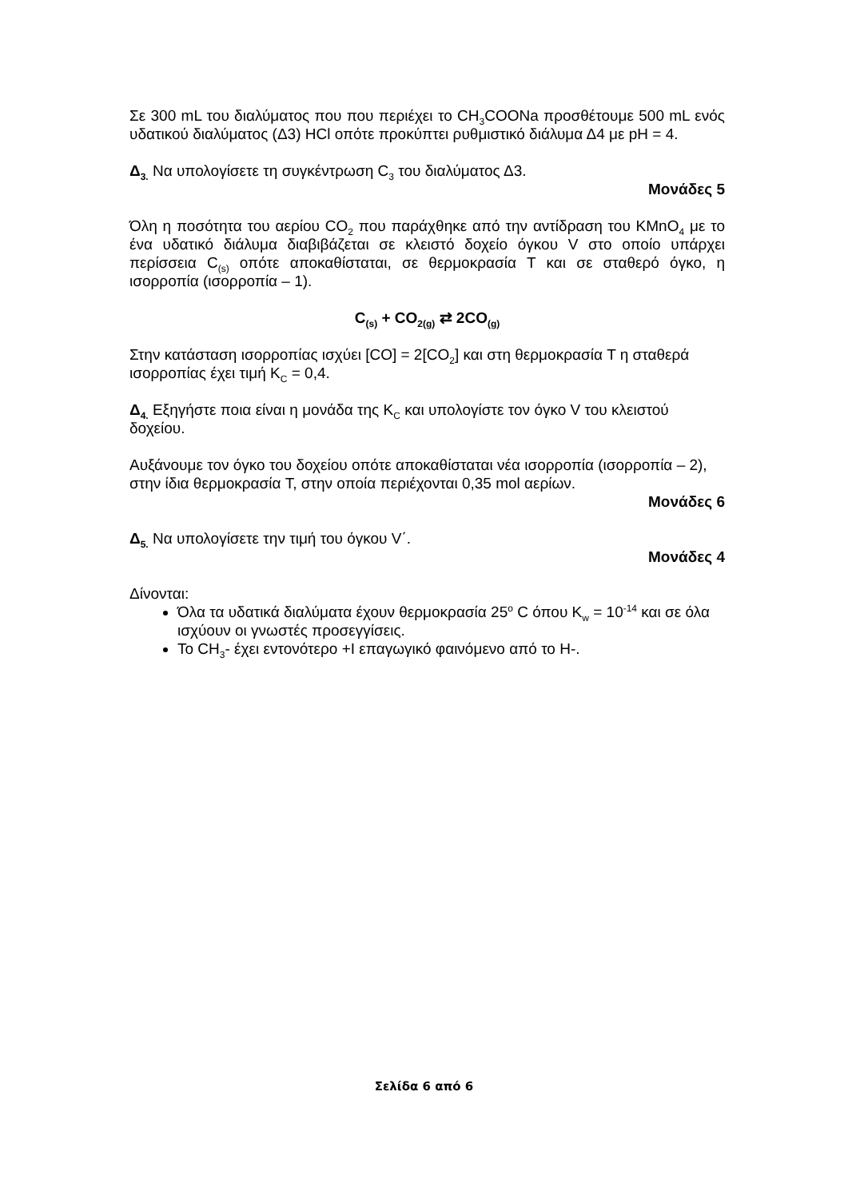Σε 300 mL του διαλύματος που που περιέχει το CH<sub>3</sub>COONa προσθέτουμε 500 mL ενός υδατικού διαλύματος (Δ3) HCl οπότε προκύπτει ρυθμιστικό διάλυμα Δ4 με pH = 4.
Δ<sub>3.</sub> Να υπολογίσετε τη συγκέντρωση C<sub>3</sub> του διαλύματος Δ3.
Μονάδες 5
Όλη η ποσότητα του αερίου CO<sub>2</sub> που παράχθηκε από την αντίδραση του KMnO<sub>4</sub> με το ένα υδατικό διάλυμα διαβιβάζεται σε κλειστό δοχείο όγκου V στο οποίο υπάρχει περίσσεια C<sub>(s)</sub> οπότε αποκαθίσταται, σε θερμοκρασία T και σε σταθερό όγκο, η ισορροπία (ισορροπία – 1).
C<sub>(s)</sub> + CO<sub>2(g)</sub> ⇄ 2CO<sub>(g)</sub>
Στην κατάσταση ισορροπίας ισχύει [CO] = 2[CO<sub>2</sub>] και στη θερμοκρασία T η σταθερά ισορροπίας έχει τιμή K<sub>C</sub> = 0,4.
Δ<sub>4.</sub> Εξηγήστε ποια είναι η μονάδα της K<sub>C</sub> και υπολογίστε τον όγκο V του κλειστού δοχείου.
Αυξάνουμε τον όγκο του δοχείου οπότε αποκαθίσταται νέα ισορροπία (ισορροπία – 2), στην ίδια θερμοκρασία T, στην οποία περιέχονται 0,35 mol αερίων.
Μονάδες 6
Δ<sub>5.</sub> Να υπολογίσετε την τιμή του όγκου V΄.
Μονάδες 4
Δίνονται:
Όλα τα υδατικά διαλύματα έχουν θερμοκρασία 25<sup>o</sup> C όπου K<sub>w</sub> = 10<sup>-14</sup> και σε όλα ισχύουν οι γνωστές προσεγγίσεις.
Το CH<sub>3</sub>- έχει εντονότερο +I επαγωγικό φαινόμενο από το H-.
Σελίδα 6 από 6